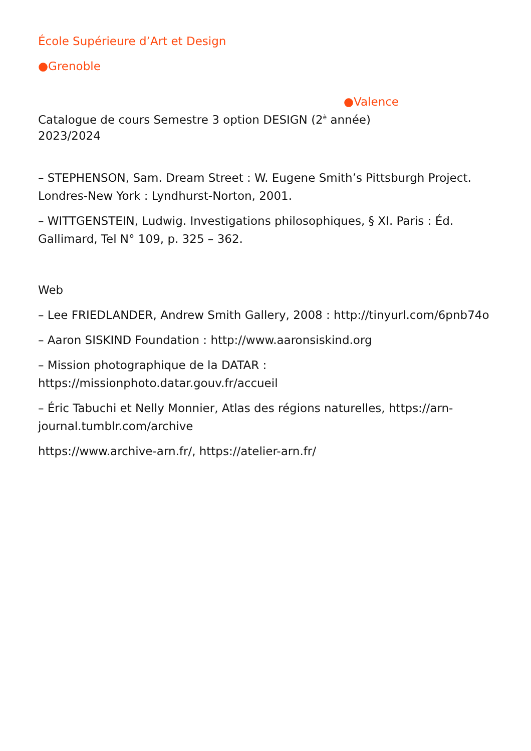École Supérieure d’Art et Design
●Grenoble
●Valence
Catalogue de cours Semestre 3 option DESIGN (2<sup>è</sup> année)
2023/2024
– STEPHENSON, Sam. Dream Street : W. Eugene Smith’s Pittsburgh Project. Londres-New York : Lyndhurst-Norton, 2001.
– WITTGENSTEIN, Ludwig. Investigations philosophiques, § XI. Paris : Éd. Gallimard, Tel N° 109, p. 325 – 362.
Web
– Lee FRIEDLANDER, Andrew Smith Gallery, 2008 : http://tinyurl.com/6pnb74o
– Aaron SISKIND Foundation : http://www.aaronsiskind.org
– Mission photographique de la DATAR : https://missionphoto.datar.gouv.fr/accueil
– Éric Tabuchi et Nelly Monnier, Atlas des régions naturelles, https://arn-journal.tumblr.com/archive
https://www.archive-arn.fr/, https://atelier-arn.fr/